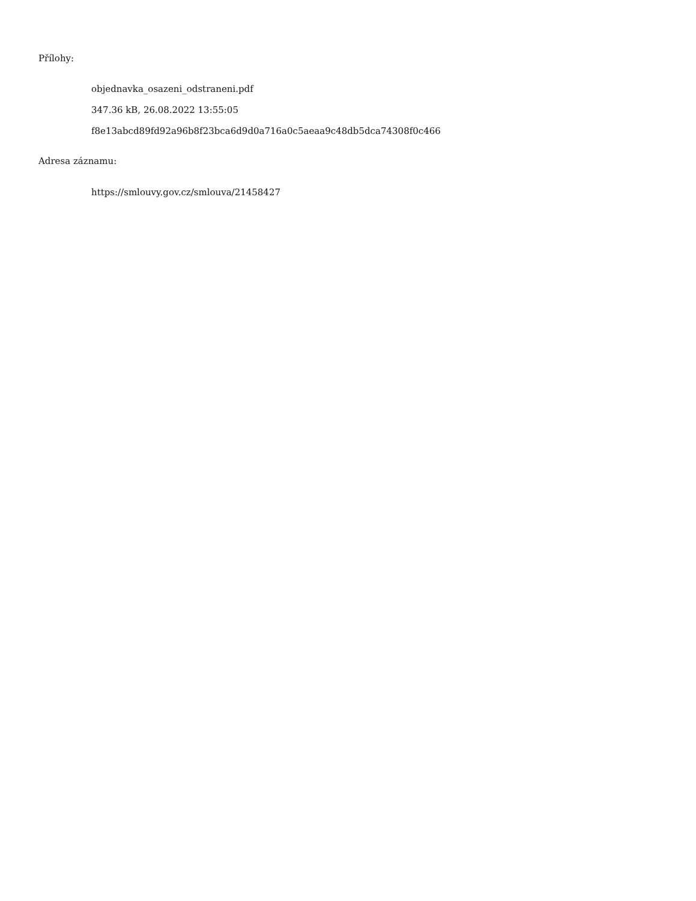Přílohy:
objednavka_osazeni_odstraneni.pdf
347.36 kB, 26.08.2022 13:55:05
f8e13abcd89fd92a96b8f23bca6d9d0a716a0c5aeaa9c48db5dca74308f0c466
Adresa záznamu:
https://smlouvy.gov.cz/smlouva/21458427